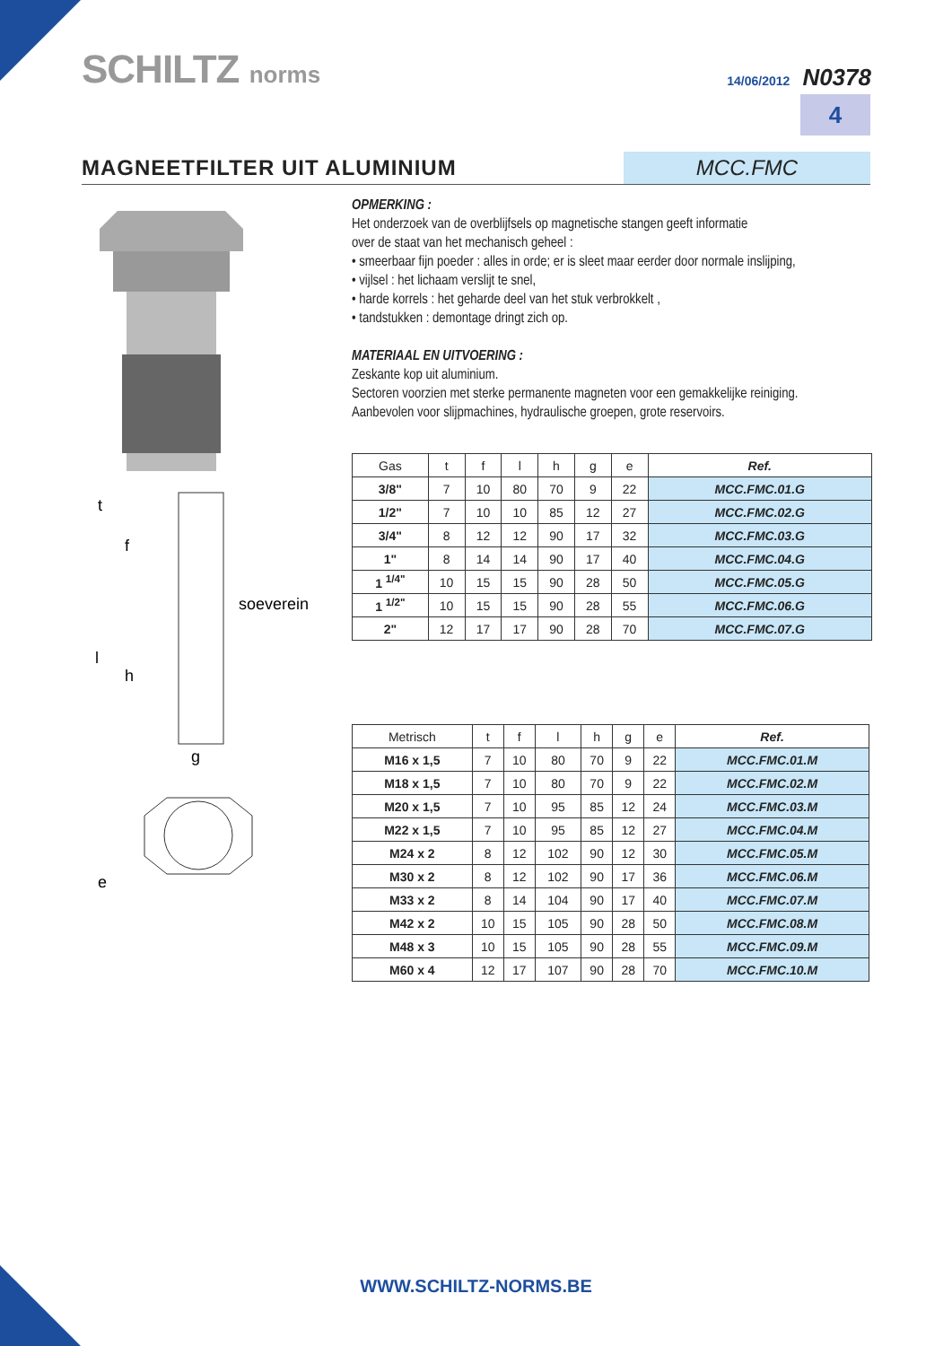SCHILTZ norms
14/06/2012 N0378
4
MAGNEETFILTER UIT ALUMINIUM
MCC.FMC
t
f
l
h
soeverein
g
e
OPMERKING :
Het onderzoek van de overblijfsels op magnetische stangen geeft informatie
over de staat van het mechanisch geheel :
• smeerbaar fijn poeder : alles in orde; er is sleet maar eerder door normale inslijping,
• vijlsel : het lichaam verslijt te snel,
• harde korrels : het geharde deel van het stuk verbrokkelt ,
• tandstukken : demontage dringt zich op.
MATERIAAL EN UITVOERING :
Zeskante kop uit aluminium.
Sectoren voorzien met sterke permanente magneten voor een gemakkelijke reiniging.
Aanbevolen voor slijpmachines, hydraulische groepen, grote reservoirs.
| Gas | t | f | l | h | g | e | Ref. |
| --- | --- | --- | --- | --- | --- | --- | --- |
| 3/8" | 7 | 10 | 80 | 70 | 9 | 22 | MCC.FMC.01.G |
| 1/2" | 7 | 10 | 10 | 85 | 12 | 27 | MCC.FMC.02.G |
| 3/4" | 8 | 12 | 12 | 90 | 17 | 32 | MCC.FMC.03.G |
| 1" | 8 | 14 | 14 | 90 | 17 | 40 | MCC.FMC.04.G |
| 1 <sup>1/4"</sup> | 10 | 15 | 15 | 90 | 28 | 50 | MCC.FMC.05.G |
| 1 <sup>1/2"</sup> | 10 | 15 | 15 | 90 | 28 | 55 | MCC.FMC.06.G |
| 2" | 12 | 17 | 17 | 90 | 28 | 70 | MCC.FMC.07.G |
| Metrisch | t | f | l | h | g | e | Ref. |
| --- | --- | --- | --- | --- | --- | --- | --- |
| M16 x 1,5 | 7 | 10 | 80 | 70 | 9 | 22 | MCC.FMC.01.M |
| M18 x 1,5 | 7 | 10 | 80 | 70 | 9 | 22 | MCC.FMC.02.M |
| M20 x 1,5 | 7 | 10 | 95 | 85 | 12 | 24 | MCC.FMC.03.M |
| M22 x 1,5 | 7 | 10 | 95 | 85 | 12 | 27 | MCC.FMC.04.M |
| M24 x 2 | 8 | 12 | 102 | 90 | 12 | 30 | MCC.FMC.05.M |
| M30 x 2 | 8 | 12 | 102 | 90 | 17 | 36 | MCC.FMC.06.M |
| M33 x 2 | 8 | 14 | 104 | 90 | 17 | 40 | MCC.FMC.07.M |
| M42 x 2 | 10 | 15 | 105 | 90 | 28 | 50 | MCC.FMC.08.M |
| M48 x 3 | 10 | 15 | 105 | 90 | 28 | 55 | MCC.FMC.09.M |
| M60 x 4 | 12 | 17 | 107 | 90 | 28 | 70 | MCC.FMC.10.M |
WWW.SCHILTZ-NORMS.BE